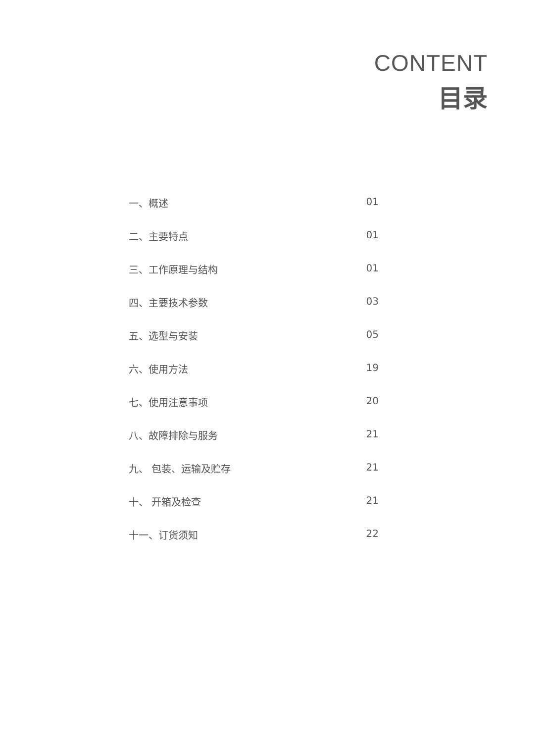CONTENT
目录
一、概述 01
二、主要特点 01
三、工作原理与结构 01
四、主要技术参数 03
五、选型与安装 05
六、使用方法 19
七、使用注意事项 20
八、故障排除与服务 21
九、 包装、运输及贮存 21
十、 开箱及检查 21
十一、订货须知 22